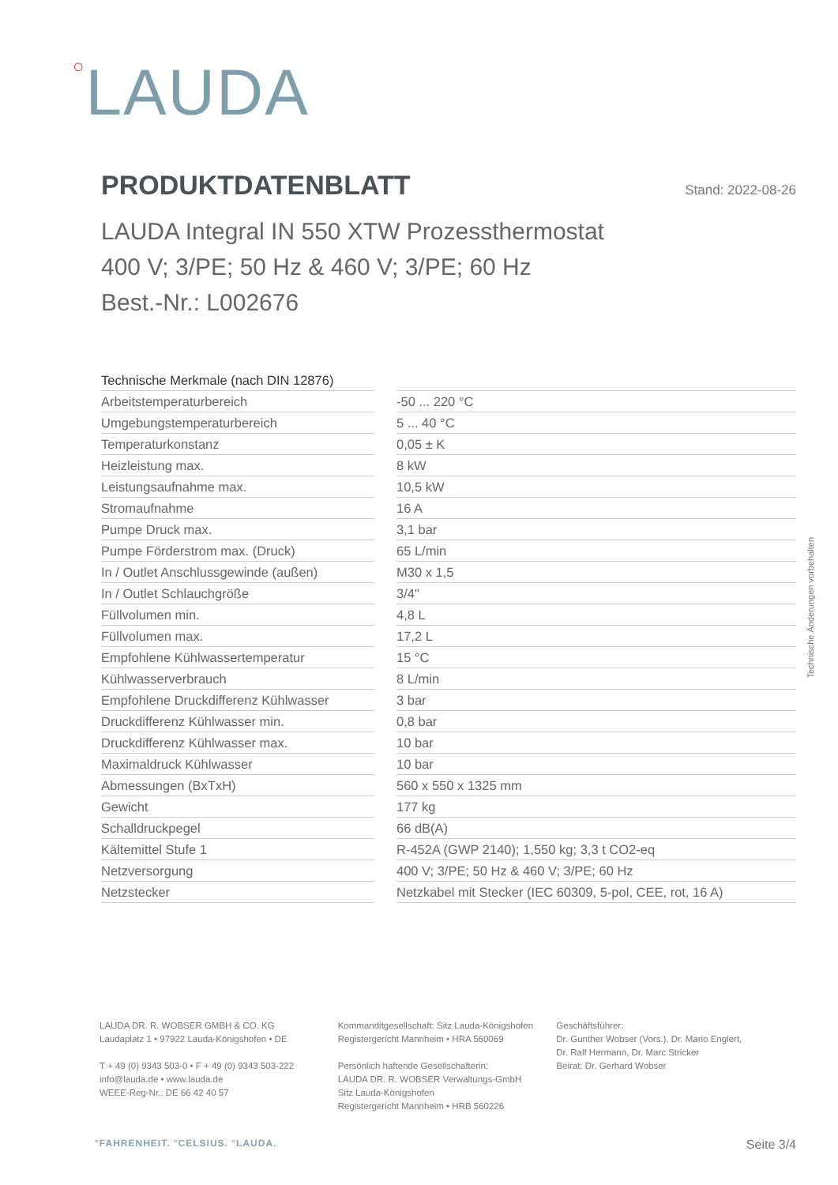○LAUDA
PRODUKTDATENBLATT
Stand: 2022-08-26
LAUDA Integral IN 550 XTW Prozessthermostat
400 V; 3/PE; 50 Hz & 460 V; 3/PE; 60 Hz
Best.-Nr.: L002676
| Technische Merkmale (nach DIN 12876) | | |
| --- | --- | --- |
| Arbeitstemperaturbereich | | -50 ... 220 °C |
| Umgebungstemperaturbereich | | 5 ... 40 °C |
| Temperaturkonstanz | | 0,05 ± K |
| Heizleistung max. | | 8 kW |
| Leistungsaufnahme max. | | 10,5 kW |
| Stromaufnahme | | 16 A |
| Pumpe Druck max. | | 3,1 bar |
| Pumpe Förderstrom max. (Druck) | | 65 L/min |
| In / Outlet Anschlussgewinde (außen) | | M30 x 1,5 |
| In / Outlet Schlauchgröße | | 3/4" |
| Füllvolumen min. | | 4,8 L |
| Füllvolumen max. | | 17,2 L |
| Empfohlene Kühlwassertemperatur | | 15 °C |
| Kühlwasserverbrauch | | 8 L/min |
| Empfohlene Druckdifferenz Kühlwasser | | 3 bar |
| Druckdifferenz Kühlwasser min. | | 0,8 bar |
| Druckdifferenz Kühlwasser max. | | 10 bar |
| Maximaldruck Kühlwasser | | 10 bar |
| Abmessungen (BxTxH) | | 560 x 550 x 1325 mm |
| Gewicht | | 177 kg |
| Schalldruckpegel | | 66 dB(A) |
| Kältemittel Stufe 1 | | R-452A (GWP 2140); 1,550 kg; 3,3 t CO2-eq |
| Netzversorgung | | 400 V; 3/PE; 50 Hz & 460 V; 3/PE; 60 Hz |
| Netzstecker | | Netzkabel mit Stecker (IEC 60309, 5-pol, CEE, rot, 16 A) |
Technische Änderungen vorbehalten
LAUDA DR. R. WOBSER GMBH & CO. KG
Laudaplatz 1 • 97922 Lauda-Königshofen • DE
T + 49 (0) 9343 503-0 • F + 49 (0) 9343 503-222
info@lauda.de • www.lauda.de
WEEE-Reg-Nr.: DE 66 42 40 57
Kommanditgesellschaft: Sitz Lauda-Königshofen
Registergericht Mannheim • HRA 560069
Persönlich haftende Gesellschafterin:
LAUDA DR. R. WOBSER Verwaltungs-GmbH
Sitz Lauda-Königshofen
Registergericht Mannheim • HRB 560226
Geschäftsführer:
Dr. Gunther Wobser (Vors.), Dr. Mario Englert,
Dr. Ralf Hermann, Dr. Marc Stricker
Beirat: Dr. Gerhard Wobser
°FAHRENHEIT. °CELSIUS. °LAUDA. Seite 3/4